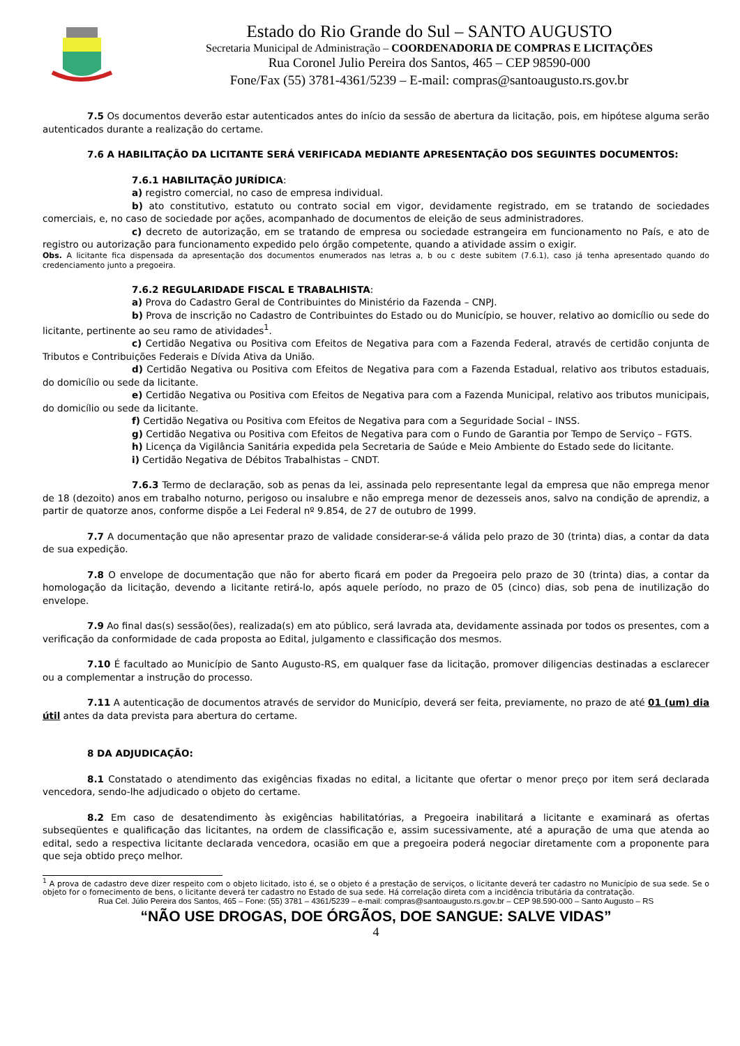Estado do Rio Grande do Sul – SANTO AUGUSTO
Secretaria Municipal de Administração – COORDENADORIA DE COMPRAS E LICITAÇÕES
Rua Coronel Julio Pereira dos Santos, 465 – CEP 98590-000
Fone/Fax (55) 3781-4361/5239 – E-mail: compras@santoaugusto.rs.gov.br
7.5 Os documentos deverão estar autenticados antes do início da sessão de abertura da licitação, pois, em hipótese alguma serão autenticados durante a realização do certame.
7.6 A HABILITAÇÃO DA LICITANTE SERÁ VERIFICADA MEDIANTE APRESENTAÇÃO DOS SEGUINTES DOCUMENTOS:
7.6.1 HABILITAÇÃO JURÍDICA:
a) registro comercial, no caso de empresa individual.
b) ato constitutivo, estatuto ou contrato social em vigor, devidamente registrado, em se tratando de sociedades comerciais, e, no caso de sociedade por ações, acompanhado de documentos de eleição de seus administradores.
c) decreto de autorização, em se tratando de empresa ou sociedade estrangeira em funcionamento no País, e ato de registro ou autorização para funcionamento expedido pelo órgão competente, quando a atividade assim o exigir.
Obs. A licitante fica dispensada da apresentação dos documentos enumerados nas letras a, b ou c deste subitem (7.6.1), caso já tenha apresentado quando do credenciamento junto a pregoeira.
7.6.2 REGULARIDADE FISCAL E TRABALHISTA:
a) Prova do Cadastro Geral de Contribuintes do Ministério da Fazenda – CNPJ.
b) Prova de inscrição no Cadastro de Contribuintes do Estado ou do Município, se houver, relativo ao domicílio ou sede do licitante, pertinente ao seu ramo de atividades<sup>1</sup>.
c) Certidão Negativa ou Positiva com Efeitos de Negativa para com a Fazenda Federal, através de certidão conjunta de Tributos e Contribuições Federais e Dívida Ativa da União.
d) Certidão Negativa ou Positiva com Efeitos de Negativa para com a Fazenda Estadual, relativo aos tributos estaduais, do domicílio ou sede da licitante.
e) Certidão Negativa ou Positiva com Efeitos de Negativa para com a Fazenda Municipal, relativo aos tributos municipais, do domicílio ou sede da licitante.
f) Certidão Negativa ou Positiva com Efeitos de Negativa para com a Seguridade Social – INSS.
g) Certidão Negativa ou Positiva com Efeitos de Negativa para com o Fundo de Garantia por Tempo de Serviço – FGTS.
h) Licença da Vigilância Sanitária expedida pela Secretaria de Saúde e Meio Ambiente do Estado sede do licitante.
i) Certidão Negativa de Débitos Trabalhistas – CNDT.
7.6.3 Termo de declaração, sob as penas da lei, assinada pelo representante legal da empresa que não emprega menor de 18 (dezoito) anos em trabalho noturno, perigoso ou insalubre e não emprega menor de dezesseis anos, salvo na condição de aprendiz, a partir de quatorze anos, conforme dispõe a Lei Federal nº 9.854, de 27 de outubro de 1999.
7.7 A documentação que não apresentar prazo de validade considerar-se-á válida pelo prazo de 30 (trinta) dias, a contar da data de sua expedição.
7.8 O envelope de documentação que não for aberto ficará em poder da Pregoeira pelo prazo de 30 (trinta) dias, a contar da homologação da licitação, devendo a licitante retirá-lo, após aquele período, no prazo de 05 (cinco) dias, sob pena de inutilização do envelope.
7.9 Ao final das(s) sessão(ões), realizada(s) em ato público, será lavrada ata, devidamente assinada por todos os presentes, com a verificação da conformidade de cada proposta ao Edital, julgamento e classificação dos mesmos.
7.10 É facultado ao Município de Santo Augusto-RS, em qualquer fase da licitação, promover diligencias destinadas a esclarecer ou a complementar a instrução do processo.
7.11 A autenticação de documentos através de servidor do Município, deverá ser feita, previamente, no prazo de até 01 (um) dia útil antes da data prevista para abertura do certame.
8 DA ADJUDICAÇÃO:
8.1 Constatado o atendimento das exigências fixadas no edital, a licitante que ofertar o menor preço por item será declarada vencedora, sendo-lhe adjudicado o objeto do certame.
8.2 Em caso de desatendimento às exigências habilitatórias, a Pregoeira inabilitará a licitante e examinará as ofertas subseqüentes e qualificação das licitantes, na ordem de classificação e, assim sucessivamente, até a apuração de uma que atenda ao edital, sedo a respectiva licitante declarada vencedora, ocasião em que a pregoeira poderá negociar diretamente com a proponente para que seja obtido preço melhor.
<sup>1</sup> A prova de cadastro deve dizer respeito com o objeto licitado, isto é, se o objeto é a prestação de serviços, o licitante deverá ter cadastro no Município de sua sede. Se o objeto for o fornecimento de bens, o licitante deverá ter cadastro no Estado de sua sede. Há correlação direta com a incidência tributária da contratação.
Rua Cel. Júlio Pereira dos Santos, 465 – Fone: (55) 3781 – 4361/5239 – e-mail: compras@santoaugusto.rs.gov.br – CEP 98.590-000 – Santo Augusto – RS
“NÃO USE DROGAS, DOE ÓRGÃOS, DOE SANGUE: SALVE VIDAS”
4